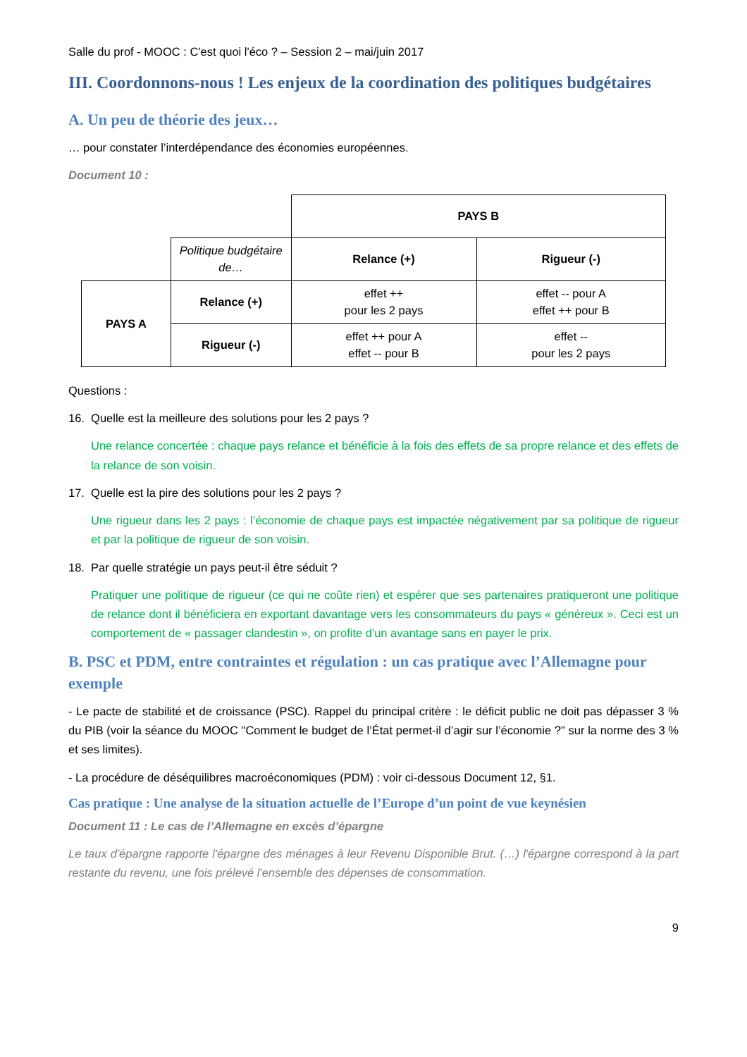Salle du prof - MOOC : C'est quoi l'éco ? – Session 2 – mai/juin 2017
III. Coordonnons-nous ! Les enjeux de la coordination des politiques budgétaires
A. Un peu de théorie des jeux…
… pour constater l’interdépendance des économies européennes.
Document 10 :
| | | PAYS B | |
| | Politique budgétaire de… | Relance (+) | Rigueur (-) |
| PAYS A | Relance (+) | effet ++ pour les 2 pays | effet -- pour A effet ++ pour B |
| | Rigueur (-) | effet ++ pour A effet -- pour B | effet -- pour les 2 pays |
Questions :
16. Quelle est la meilleure des solutions pour les 2 pays ?
Une relance concertée : chaque pays relance et bénéficie à la fois des effets de sa propre relance et des effets de la relance de son voisin.
17. Quelle est la pire des solutions pour les 2 pays ?
Une rigueur dans les 2 pays : l’économie de chaque pays est impactée négativement par sa politique de rigueur et par la politique de rigueur de son voisin.
18. Par quelle stratégie un pays peut-il être séduit ?
Pratiquer une politique de rigueur (ce qui ne coûte rien) et espérer que ses partenaires pratiqueront une politique de relance dont il bénéficiera en exportant davantage vers les consommateurs du pays « généreux ». Ceci est un comportement de « passager clandestin », on profite d'un avantage sans en payer le prix.
B. PSC et PDM, entre contraintes et régulation : un cas pratique avec l’Allemagne pour exemple
- Le pacte de stabilité et de croissance (PSC). Rappel du principal critère : le déficit public ne doit pas dépasser 3 % du PIB (voir la séance du MOOC "Comment le budget de l’État permet-il d’agir sur l’économie ?" sur la norme des 3 % et ses limites).
- La procédure de déséquilibres macroéconomiques (PDM) : voir ci-dessous Document 12, §1.
Cas pratique : Une analyse de la situation actuelle de l’Europe d’un point de vue keynésien
Document 11 : Le cas de l’Allemagne en excès d’épargne
Le taux d'épargne rapporte l'épargne des ménages à leur Revenu Disponible Brut. (…) l'épargne correspond à la part restante du revenu, une fois prélevé l'ensemble des dépenses de consommation.
9